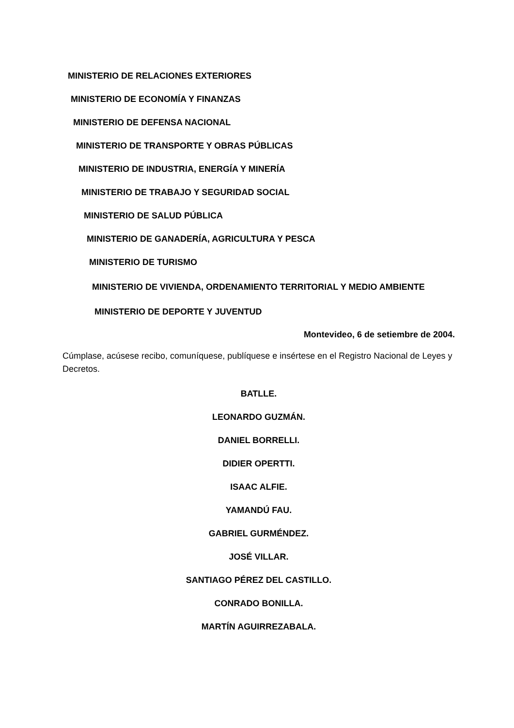MINISTERIO DE RELACIONES EXTERIORES
MINISTERIO DE ECONOMÍA Y FINANZAS
MINISTERIO DE DEFENSA NACIONAL
MINISTERIO DE TRANSPORTE Y OBRAS PÚBLICAS
MINISTERIO DE INDUSTRIA, ENERGÍA Y MINERÍA
MINISTERIO DE TRABAJO Y SEGURIDAD SOCIAL
MINISTERIO DE SALUD PÚBLICA
MINISTERIO DE GANADERÍA, AGRICULTURA Y PESCA
MINISTERIO DE TURISMO
MINISTERIO DE VIVIENDA, ORDENAMIENTO TERRITORIAL Y MEDIO AMBIENTE
MINISTERIO DE DEPORTE Y JUVENTUD
Montevideo, 6 de setiembre de 2004.
Cúmplase, acúsese recibo, comuníquese, publíquese e insértese en el Registro Nacional de Leyes y Decretos.
BATLLE.
LEONARDO GUZMÁN.
DANIEL BORRELLI.
DIDIER OPERTTI.
ISAAC ALFIE.
YAMANDÚ FAU.
GABRIEL GURMÉNDEZ.
JOSÉ VILLAR.
SANTIAGO PÉREZ DEL CASTILLO.
CONRADO BONILLA.
MARTÍN AGUIRREZABALA.